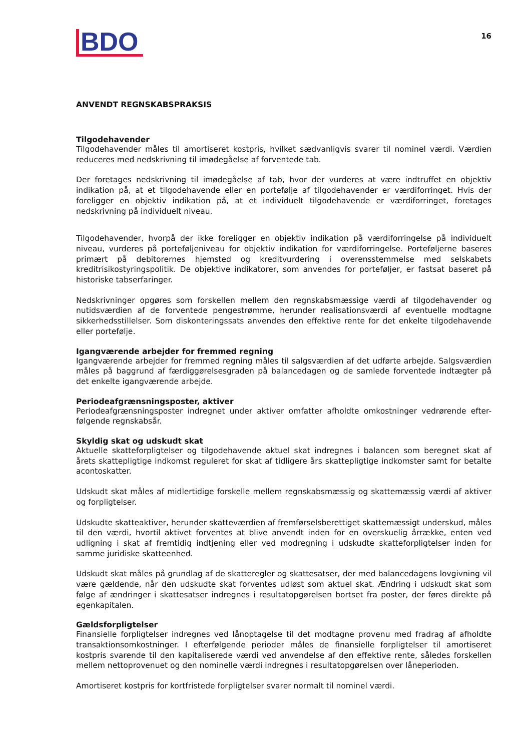BDO
16
ANVENDT REGNSKABSPRAKSIS
Tilgodehavender
Tilgodehavender måles til amortiseret kostpris, hvilket sædvanligvis svarer til nominel værdi. Værdien reduceres med nedskrivning til imødegåelse af forventede tab.
Der foretages nedskrivning til imødegåelse af tab, hvor der vurderes at være indtruffet en objektiv indikation på, at et tilgodehavende eller en portefølje af tilgodehavender er værdiforringet. Hvis der foreligger en objektiv indikation på, at et individuelt tilgodehavende er værdiforringet, foretages nedskrivning på individuelt niveau.
Tilgodehavender, hvorpå der ikke foreligger en objektiv indikation på værdiforringelse på individuelt niveau, vurderes på porteføljeniveau for objektiv indikation for værdiforringelse. Porteføljerne baseres primært på debitorernes hjemsted og kreditvurdering i overensstemmelse med selskabets kreditrisikostyringspolitik. De objektive indikatorer, som anvendes for porteføljer, er fastsat baseret på historiske tabserfaringer.
Nedskrivninger opgøres som forskellen mellem den regnskabsmæssige værdi af tilgodehavender og nutidsværdien af de forventede pengestrømme, herunder realisationsværdi af eventuelle modtagne sikkerhedsstillelser. Som diskonteringssats anvendes den effektive rente for det enkelte tilgodehavende eller portefølje.
Igangværende arbejder for fremmed regning
Igangværende arbejder for fremmed regning måles til salgsværdien af det udførte arbejde. Salgsværdien måles på baggrund af færdiggørelsesgraden på balancedagen og de samlede forventede indtægter på det enkelte igangværende arbejde.
Periodeafgrænsningsposter, aktiver
Periodeafgrænsningsposter indregnet under aktiver omfatter afholdte omkostninger vedrørende efter-følgende regnskabsår.
Skyldig skat og udskudt skat
Aktuelle skatteforpligtelser og tilgodehavende aktuel skat indregnes i balancen som beregnet skat af årets skattepligtige indkomst reguleret for skat af tidligere års skattepligtige indkomster samt for betalte acontoskatter.
Udskudt skat måles af midlertidige forskelle mellem regnskabsmæssig og skattemæssig værdi af aktiver og forpligtelser.
Udskudte skatteaktiver, herunder skatteværdien af fremførselsberettiget skattemæssigt underskud, måles til den værdi, hvortil aktivet forventes at blive anvendt inden for en overskuelig årrække, enten ved udligning i skat af fremtidig indtjening eller ved modregning i udskudte skatteforpligtelser inden for samme juridiske skatteenhed.
Udskudt skat måles på grundlag af de skatteregler og skattesatser, der med balancedagens lovgivning vil være gældende, når den udskudte skat forventes udløst som aktuel skat. Ændring i udskudt skat som følge af ændringer i skattesatser indregnes i resultatopgørelsen bortset fra poster, der føres direkte på egenkapitalen.
Gældsforpligtelser
Finansielle forpligtelser indregnes ved lånoptagelse til det modtagne provenu med fradrag af afholdte transaktionsomkostninger. I efterfølgende perioder måles de finansielle forpligtelser til amortiseret kostpris svarende til den kapitaliserede værdi ved anvendelse af den effektive rente, således forskellen mellem nettoprovenuet og den nominelle værdi indregnes i resultatopgørelsen over låneperioden.
Amortiseret kostpris for kortfristede forpligtelser svarer normalt til nominel værdi.